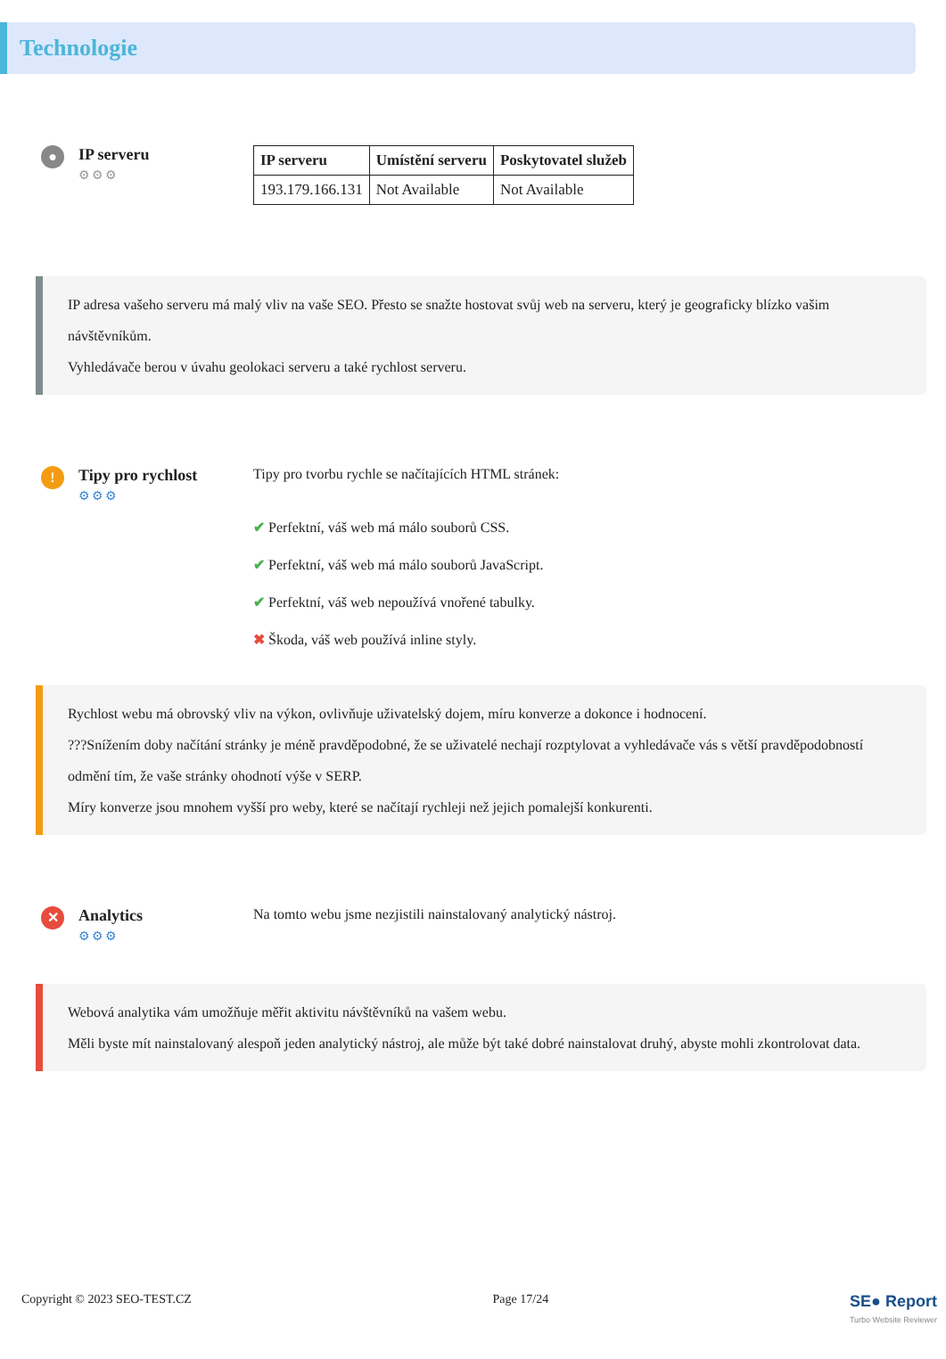Technologie
●
IP serveru
⚙⚙⚙
| IP serveru | Umístění serveru | Poskytovatel služeb |
| --- | --- | --- |
| 193.179.166.131 | Not Available | Not Available |
IP adresa vašeho serveru má malý vliv na vaše SEO. Přesto se snažte hostovat svůj web na serveru, který je geograficky blízko vašim návštěvníkům.
Vyhledávače berou v úvahu geolokaci serveru a také rychlost serveru.
!
Tipy pro rychlost
⚙⚙⚙
Tipy pro tvorbu rychle se načítajících HTML stránek:
✔ Perfektní, váš web má málo souborů CSS.
✔ Perfektní, váš web má málo souborů JavaScript.
✔ Perfektní, váš web nepoužívá vnořené tabulky.
✖ Škoda, váš web používá inline styly.
Rychlost webu má obrovský vliv na výkon, ovlivňuje uživatelský dojem, míru konverze a dokonce i hodnocení.
???Snížením doby načítání stránky je méně pravděpodobné, že se uživatelé nechají rozptylovat a vyhledávače vás s větší pravděpodobností odmění tím, že vaše stránky ohodnotí výše v SERP.
Míry konverze jsou mnohem vyšší pro weby, které se načítají rychleji než jejich pomalejší konkurenti.
✕
Analytics
⚙⚙⚙
Na tomto webu jsme nezjistili nainstalovaný analytický nástroj.
Webová analytika vám umožňuje měřit aktivitu návštěvníků na vašem webu.
Měli byste mít nainstalovaný alespoň jeden analytický nástroj, ale může být také dobré nainstalovat druhý, abyste mohli zkontrolovat data.
Copyright © 2023 SEO-TEST.CZ Page 17/24 SE● Report
Turbo Website Reviewer